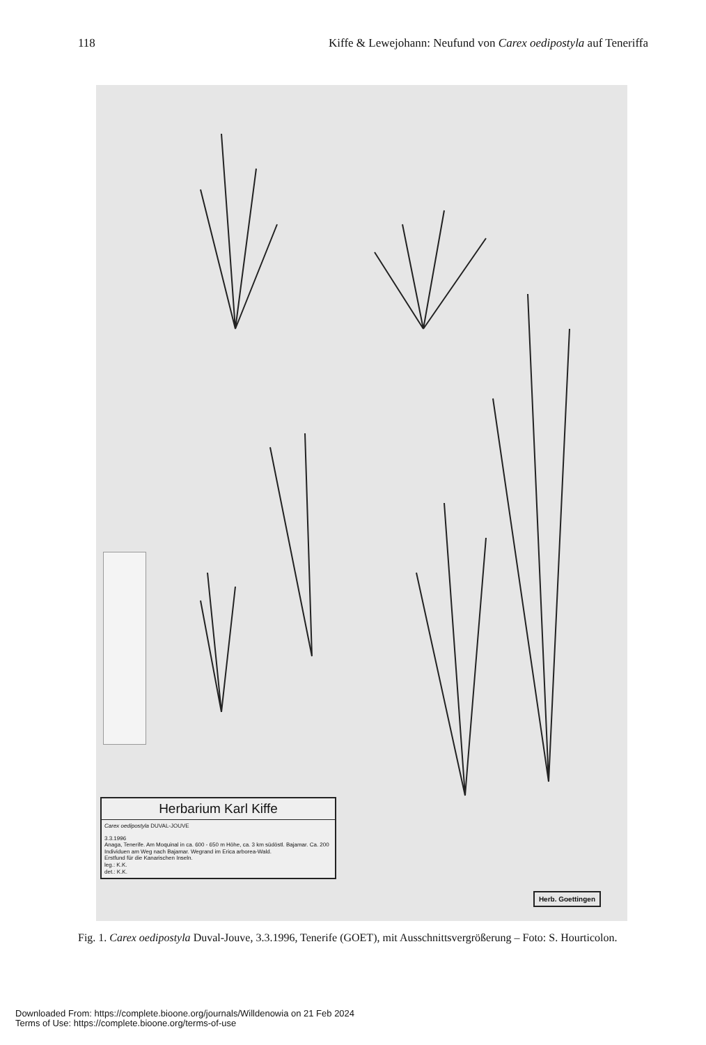118 Kiffe & Lewejohann: Neufund von Carex oedipostyla auf Teneriffa
Herbarium Karl Kiffe
Carex oedipostyla DUVAL-JOUVE
3.3.1996
Anaga, Tenerife. Am Moquinal in ca. 600 - 650 m Höhe, ca. 3 km südöstl. Bajamar. Ca. 200 Individuen am Weg nach Bajamar. Wegrand im Erica arborea-Wald.
Erstfund für die Kanarischen Inseln.
leg.: K.K.
det.: K.K.
Herb. Goettingen
Fig. 1. Carex oedipostyla Duval-Jouve, 3.3.1996, Tenerife (GOET), mit Ausschnittsvergrößerung – Foto: S. Hourticolon.
Downloaded From: https://complete.bioone.org/journals/Willdenowia on 21 Feb 2024
Terms of Use: https://complete.bioone.org/terms-of-use